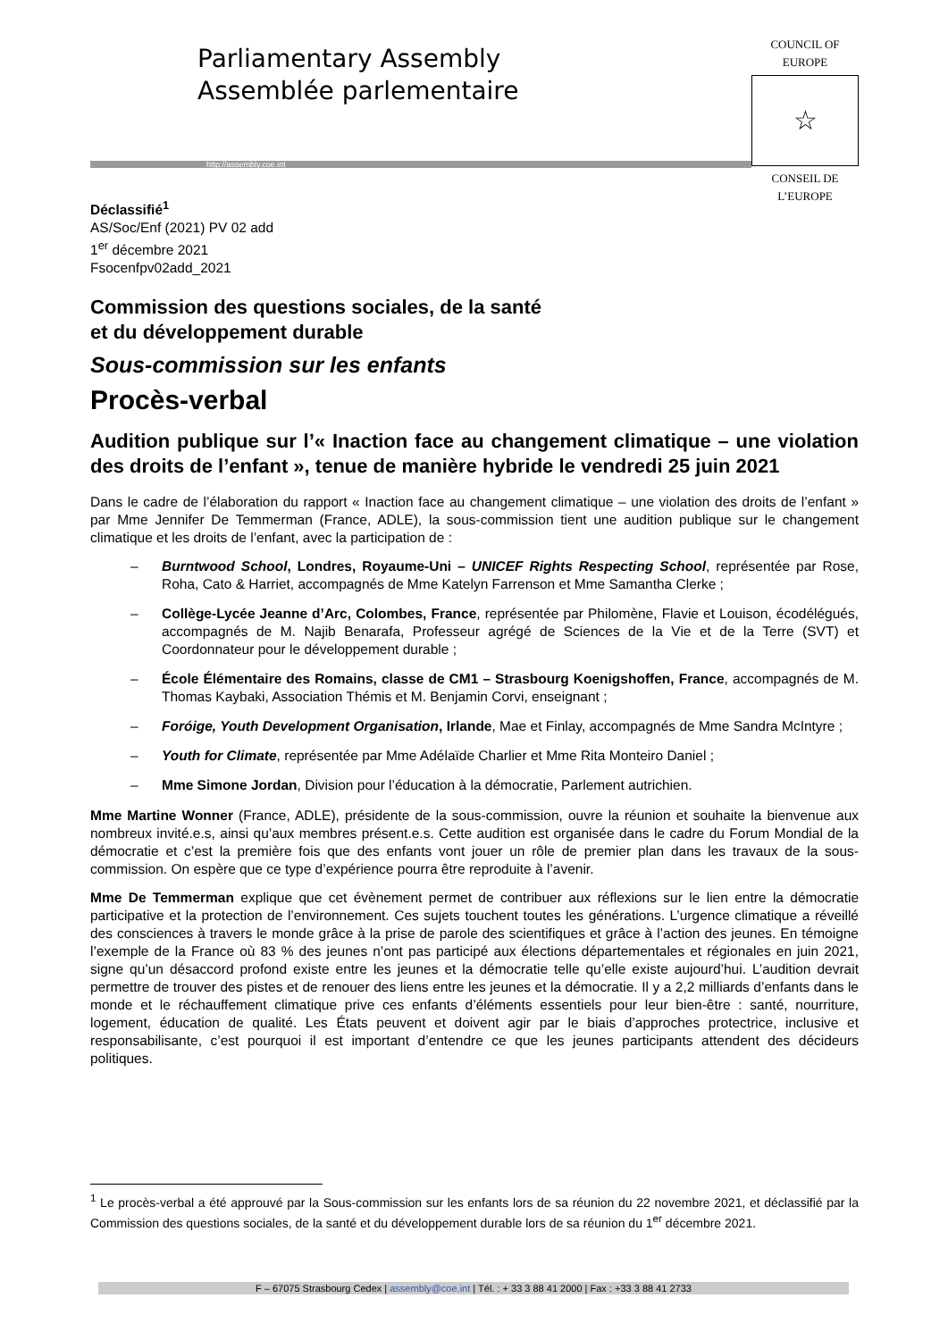Parliamentary Assembly
Assemblée parlementaire
http://assembly.coe.int
COUNCIL OF EUROPE
☆
CONSEIL DE L’EUROPE
Déclassifié<sup>1</sup>
AS/Soc/Enf (2021) PV 02 add
1<sup>er</sup> décembre 2021
Fsocenfpv02add_2021
Commission des questions sociales, de la santé
et du développement durable
Sous-commission sur les enfants
Procès-verbal
Audition publique sur l’« Inaction face au changement climatique – une violation des droits de l’enfant », tenue de manière hybride le vendredi 25 juin 2021
Dans le cadre de l’élaboration du rapport « Inaction face au changement climatique – une violation des droits de l’enfant » par Mme Jennifer De Temmerman (France, ADLE), la sous-commission tient une audition publique sur le changement climatique et les droits de l’enfant, avec la participation de :
– Burntwood School, Londres, Royaume-Uni – UNICEF Rights Respecting School, représentée par Rose, Roha, Cato & Harriet, accompagnés de Mme Katelyn Farrenson et Mme Samantha Clerke ;
– Collège-Lycée Jeanne d’Arc, Colombes, France, représentée par Philomène, Flavie et Louison, écodélégués, accompagnés de M. Najib Benarafa, Professeur agrégé de Sciences de la Vie et de la Terre (SVT) et Coordonnateur pour le développement durable ;
– École Élémentaire des Romains, classe de CM1 – Strasbourg Koenigshoffen, France, accompagnés de M. Thomas Kaybaki, Association Thémis et M. Benjamin Corvi, enseignant ;
– Foróige, Youth Development Organisation, Irlande, Mae et Finlay, accompagnés de Mme Sandra McIntyre ;
– Youth for Climate, représentée par Mme Adélaïde Charlier et Mme Rita Monteiro Daniel ;
– Mme Simone Jordan, Division pour l’éducation à la démocratie, Parlement autrichien.
Mme Martine Wonner (France, ADLE), présidente de la sous-commission, ouvre la réunion et souhaite la bienvenue aux nombreux invité.e.s, ainsi qu’aux membres présent.e.s. Cette audition est organisée dans le cadre du Forum Mondial de la démocratie et c’est la première fois que des enfants vont jouer un rôle de premier plan dans les travaux de la sous-commission. On espère que ce type d’expérience pourra être reproduite à l’avenir.
Mme De Temmerman explique que cet évènement permet de contribuer aux réflexions sur le lien entre la démocratie participative et la protection de l’environnement. Ces sujets touchent toutes les générations. L’urgence climatique a réveillé des consciences à travers le monde grâce à la prise de parole des scientifiques et grâce à l’action des jeunes. En témoigne l’exemple de la France où 83 % des jeunes n’ont pas participé aux élections départementales et régionales en juin 2021, signe qu’un désaccord profond existe entre les jeunes et la démocratie telle qu’elle existe aujourd’hui. L’audition devrait permettre de trouver des pistes et de renouer des liens entre les jeunes et la démocratie. Il y a 2,2 milliards d’enfants dans le monde et le réchauffement climatique prive ces enfants d’éléments essentiels pour leur bien-être : santé, nourriture, logement, éducation de qualité. Les États peuvent et doivent agir par le biais d’approches protectrice, inclusive et responsabilisante, c’est pourquoi il est important d’entendre ce que les jeunes participants attendent des décideurs politiques.
<sup>1</sup> Le procès-verbal a été approuvé par la Sous-commission sur les enfants lors de sa réunion du 22 novembre 2021, et déclassifié par la Commission des questions sociales, de la santé et du développement durable lors de sa réunion du 1<sup>er</sup> décembre 2021.
F – 67075 Strasbourg Cedex | assembly@coe.int | Tél. : + 33 3 88 41 2000 | Fax : +33 3 88 41 2733